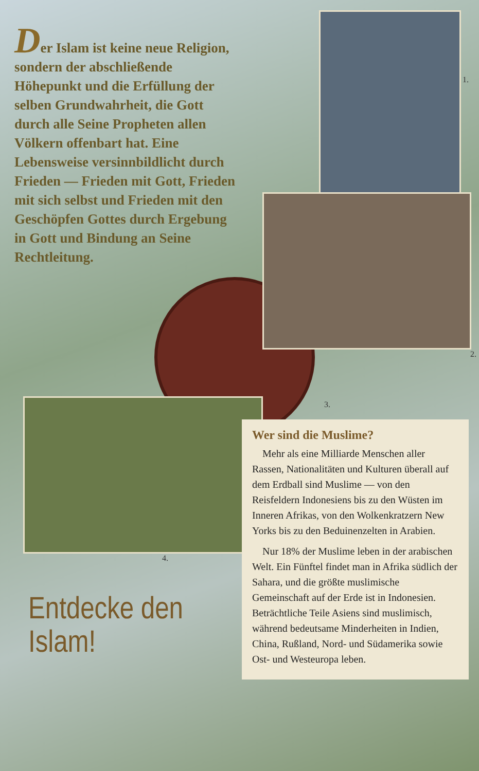Der Islam ist keine neue Religion, sondern der abschließende Höhepunkt und die Erfüllung der selben Grundwahrheit, die Gott durch alle Seine Propheten allen Völkern offenbart hat. Eine Lebensweise versinnbildlicht durch Frieden — Frieden mit Gott, Frieden mit sich selbst und Frieden mit den Geschöpfen Gottes durch Ergebung in Gott und Bindung an Seine Rechtleitung.
4.
Entdecke den Islam!
1.
2.
3.
Wer sind die Muslime?
Mehr als eine Milliarde Menschen aller Rassen, Nationalitäten und Kulturen überall auf dem Erdball sind Muslime — von den Reisfeldern Indonesiens bis zu den Wüsten im Inneren Afrikas, von den Wolken­kratzern New Yorks bis zu den Beduinenzelten in Arabien.
Nur 18% der Muslime leben in der arabischen Welt. Ein Fünftel findet man in Afrika südlich der Sahara, und die größte muslimische Gemeinschaft auf der Erde ist in Indonesien. Beträchtliche Teile Asiens sind muslimisch, während bedeutsame Minderheiten in Indien, China, Rußland, Nord- und Südamerika sowie Ost- und Westeuropa leben.